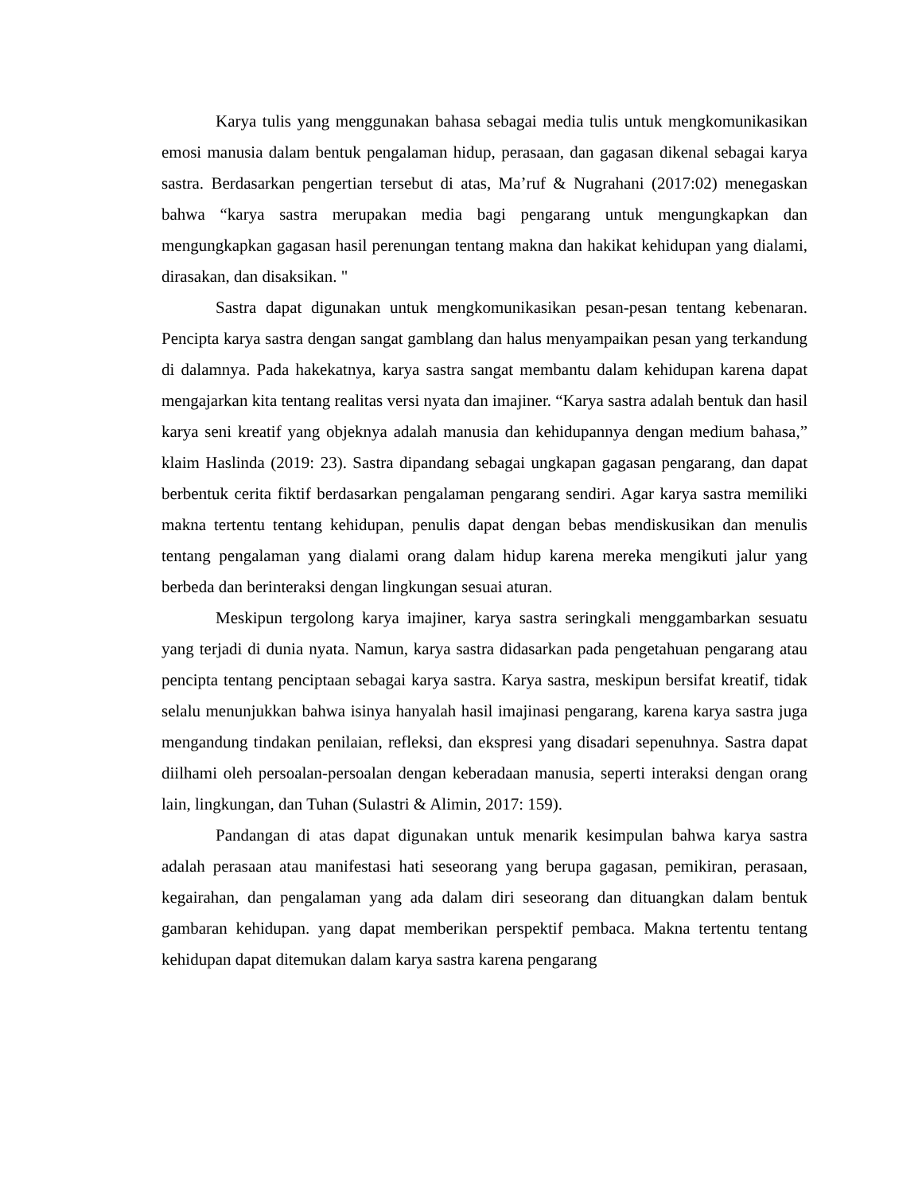Karya tulis yang menggunakan bahasa sebagai media tulis untuk mengkomunikasikan emosi manusia dalam bentuk pengalaman hidup, perasaan, dan gagasan dikenal sebagai karya sastra. Berdasarkan pengertian tersebut di atas, Ma’ruf & Nugrahani (2017:02) menegaskan bahwa “karya sastra merupakan media bagi pengarang untuk mengungkapkan dan mengungkapkan gagasan hasil perenungan tentang makna dan hakikat kehidupan yang dialami, dirasakan, dan disaksikan. "
Sastra dapat digunakan untuk mengkomunikasikan pesan-pesan tentang kebenaran. Pencipta karya sastra dengan sangat gamblang dan halus menyampaikan pesan yang terkandung di dalamnya. Pada hakekatnya, karya sastra sangat membantu dalam kehidupan karena dapat mengajarkan kita tentang realitas versi nyata dan imajiner. “Karya sastra adalah bentuk dan hasil karya seni kreatif yang objeknya adalah manusia dan kehidupannya dengan medium bahasa,” klaim Haslinda (2019: 23). Sastra dipandang sebagai ungkapan gagasan pengarang, dan dapat berbentuk cerita fiktif berdasarkan pengalaman pengarang sendiri. Agar karya sastra memiliki makna tertentu tentang kehidupan, penulis dapat dengan bebas mendiskusikan dan menulis tentang pengalaman yang dialami orang dalam hidup karena mereka mengikuti jalur yang berbeda dan berinteraksi dengan lingkungan sesuai aturan.
Meskipun tergolong karya imajiner, karya sastra seringkali menggambarkan sesuatu yang terjadi di dunia nyata. Namun, karya sastra didasarkan pada pengetahuan pengarang atau pencipta tentang penciptaan sebagai karya sastra. Karya sastra, meskipun bersifat kreatif, tidak selalu menunjukkan bahwa isinya hanyalah hasil imajinasi pengarang, karena karya sastra juga mengandung tindakan penilaian, refleksi, dan ekspresi yang disadari sepenuhnya. Sastra dapat diilhami oleh persoalan-persoalan dengan keberadaan manusia, seperti interaksi dengan orang lain, lingkungan, dan Tuhan (Sulastri & Alimin, 2017: 159).
Pandangan di atas dapat digunakan untuk menarik kesimpulan bahwa karya sastra adalah perasaan atau manifestasi hati seseorang yang berupa gagasan, pemikiran, perasaan, kegairahan, dan pengalaman yang ada dalam diri seseorang dan dituangkan dalam bentuk gambaran kehidupan. yang dapat memberikan perspektif pembaca. Makna tertentu tentang kehidupan dapat ditemukan dalam karya sastra karena pengarang